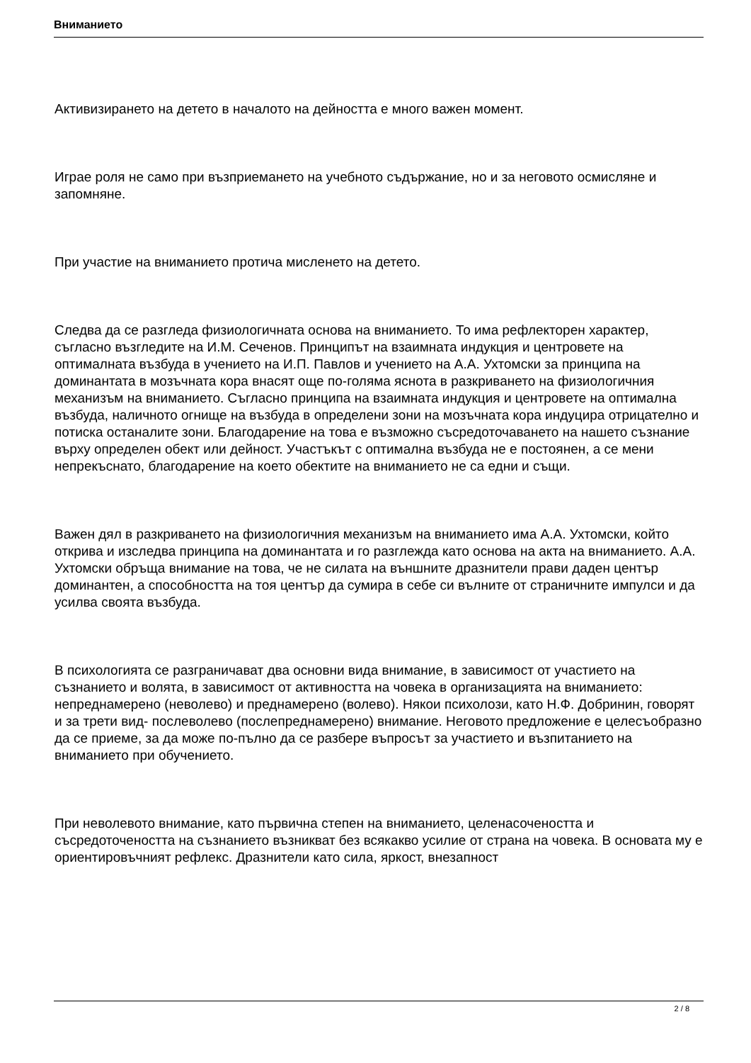Вниманието
Активизирането на детето в началото на дейността е много важен момент.
Играе роля не само при възприемането на учебното съдържание, но и за неговото осмисляне и запомняне.
При участие на вниманието протича мисленето на детето.
Следва да се разгледа физиологичната основа на вниманието. То има рефлекторен характер, съгласно възгледите на И.М. Сеченов. Принципът на взаимната индукция и центровете на оптималната възбуда в учението на И.П. Павлов и учението на А.А. Ухтомски за принципа на доминантата в мозъчната кора внасят още по-голяма яснота в разкриването на физиологичния механизъм на вниманието. Съгласно принципа на взаимната индукция и центровете на оптимална възбуда, наличното огнище на възбуда в определени зони на мозъчната кора индуцира отрицателно и потиска останалите зони. Благодарение на това е възможно съсредоточаването на нашето съзнание върху определен обект или дейност. Участъкът с оптимална възбуда не е постоянен, а се мени непрекъснато, благодарение на което обектите на вниманието не са едни и същи.
Важен дял в разкриването на физиологичния механизъм на вниманието има А.А. Ухтомски, който открива и изследва принципа на доминантата и го разглежда като основа на акта на вниманието. А.А. Ухтомски обръща внимание на това, че не силата на външните дразнители прави даден център доминантен, а способността на тоя център да сумира в себе си вълните от страничните импулси и да усилва своята възбуда.
В психологията се разграничават два основни вида внимание, в зависимост от участието на съзнанието и волята, в зависимост от активността на човека в организацията на вниманието: непреднамерено (неволево) и преднамерено (волево). Някои психолози, като Н.Ф. Добринин, говорят и за трети вид- послеволево (послепреднамерено) внимание. Неговото предложение е целесъобразно да се приеме, за да може по-пълно да се разбере въпросът за участието и възпитанието на вниманието при обучението.
При неволевото внимание, като първична степен на вниманието, целенасочеността и съсредоточеността на съзнанието възникват без всякакво усилие от страна на човека. В основата му е ориентировъчният рефлекс. Дразнители като сила, яркост, внезапност
2 / 8